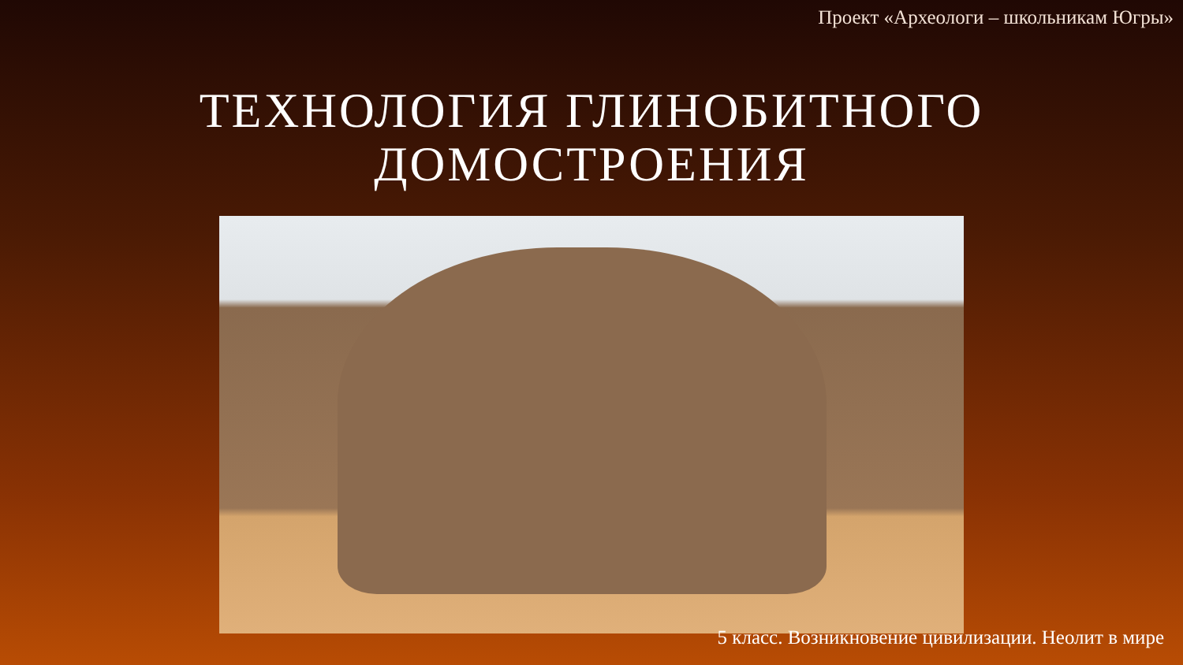Проект «Археологи – школьникам Югры»
ТЕХНОЛОГИЯ ГЛИНОБИТНОГО
ДОМОСТРОЕНИЯ
5 класс. Возникновение цивилизации. Неолит в мире